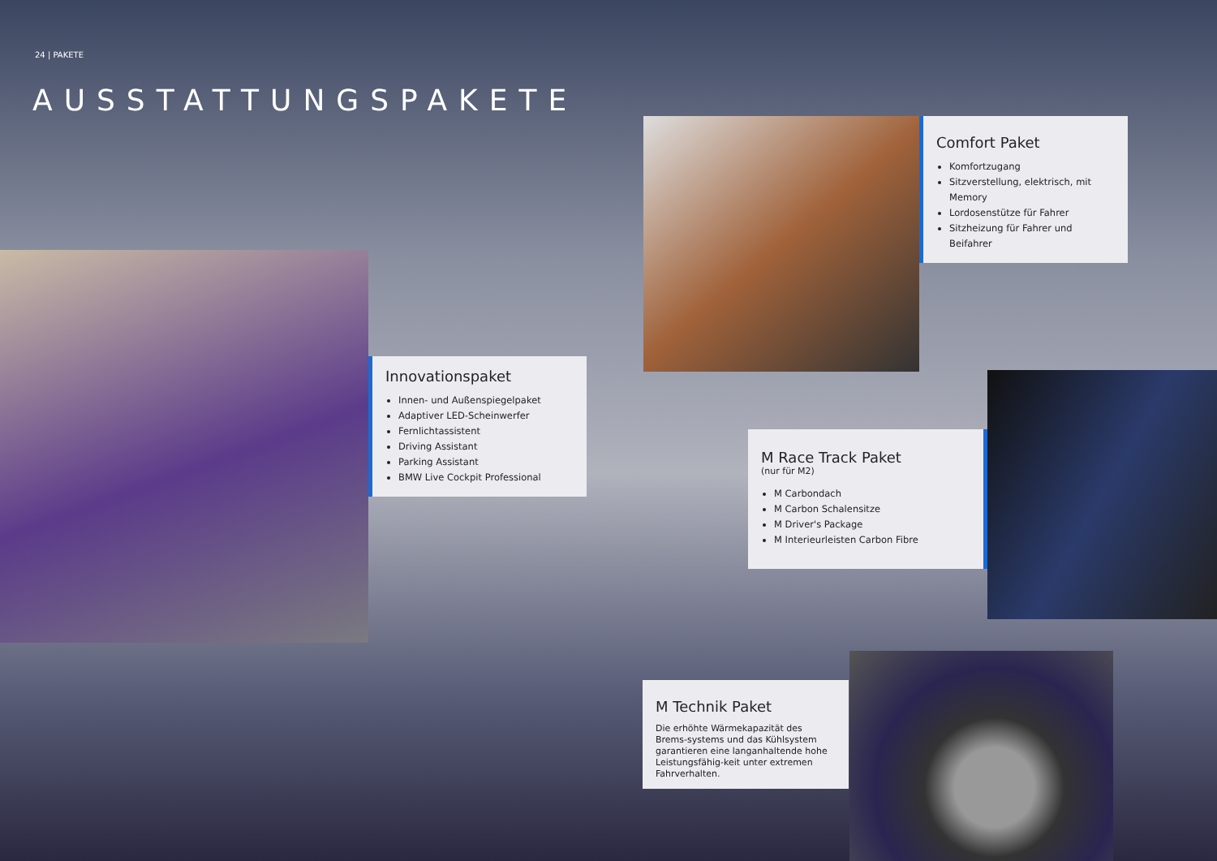24 | PAKETE
AUSSTATTUNGSPAKETE
Innovationspaket
Innen- und Außenspiegelpaket
Adaptiver LED-Scheinwerfer
Fernlichtassistent
Driving Assistant
Parking Assistant
BMW Live Cockpit Professional
Comfort Paket
Komfortzugang
Sitzverstellung, elektrisch, mit Memory
Lordosenstütze für Fahrer
Sitzheizung für Fahrer und Beifahrer
M Race Track Paket
(nur für M2)
M Carbondach
M Carbon Schalensitze
M Driver's Package
M Interieurleisten Carbon Fibre
M Technik Paket
Die erhöhte Wärmekapazität des Brems-systems und das Kühlsystem garantieren eine langanhaltende hohe Leistungsfähig-keit unter extremen Fahrverhalten.